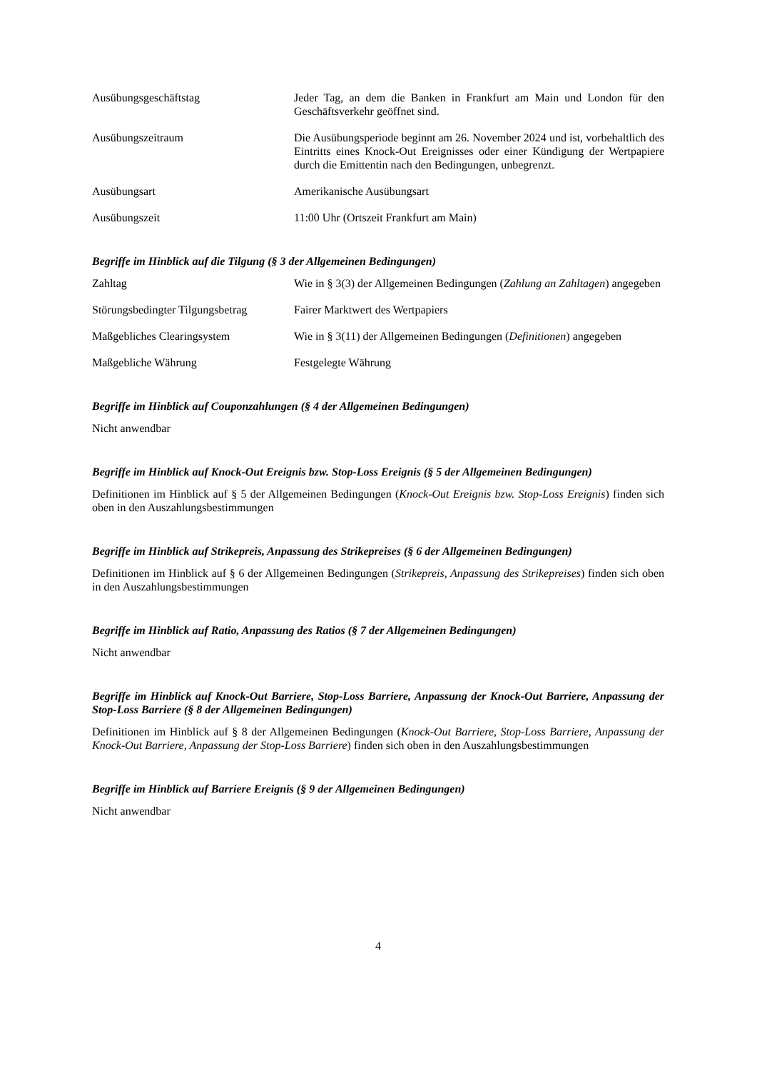Ausübungsgeschäftstag Jeder Tag, an dem die Banken in Frankfurt am Main und London für den Geschäftsverkehr geöffnet sind.
Ausübungszeitraum Die Ausübungsperiode beginnt am 26. November 2024 und ist, vorbehaltlich des Eintritts eines Knock-Out Ereignisses oder einer Kündigung der Wertpapiere durch die Emittentin nach den Bedingungen, unbegrenzt.
Ausübungsart Amerikanische Ausübungsart
Ausübungszeit 11:00 Uhr (Ortszeit Frankfurt am Main)
Begriffe im Hinblick auf die Tilgung (§ 3 der Allgemeinen Bedingungen)
Zahltag Wie in § 3(3) der Allgemeinen Bedingungen (Zahlung an Zahltagen) angegeben
Störungsbedingter Tilgungsbetrag
Fairer Marktwert des Wertpapiers
Maßgebliches Clearingsystem Wie in § 3(11) der Allgemeinen Bedingungen (Definitionen) angegeben
Maßgebliche Währung Festgelegte Währung
Begriffe im Hinblick auf Couponzahlungen (§ 4 der Allgemeinen Bedingungen)
Nicht anwendbar
Begriffe im Hinblick auf Knock-Out Ereignis bzw. Stop-Loss Ereignis (§ 5 der Allgemeinen Bedingungen)
Definitionen im Hinblick auf § 5 der Allgemeinen Bedingungen (Knock-Out Ereignis bzw. Stop-Loss Ereignis) finden sich oben in den Auszahlungsbestimmungen
Begriffe im Hinblick auf Strikepreis, Anpassung des Strikepreises (§ 6 der Allgemeinen Bedingungen)
Definitionen im Hinblick auf § 6 der Allgemeinen Bedingungen (Strikepreis, Anpassung des Strikepreises) finden sich oben in den Auszahlungsbestimmungen
Begriffe im Hinblick auf Ratio, Anpassung des Ratios (§ 7 der Allgemeinen Bedingungen)
Nicht anwendbar
Begriffe im Hinblick auf Knock-Out Barriere, Stop-Loss Barriere, Anpassung der Knock-Out Barriere, Anpassung der Stop-Loss Barriere (§ 8 der Allgemeinen Bedingungen)
Definitionen im Hinblick auf § 8 der Allgemeinen Bedingungen (Knock-Out Barriere, Stop-Loss Barriere, Anpassung der Knock-Out Barriere, Anpassung der Stop-Loss Barriere) finden sich oben in den Auszahlungsbestimmungen
Begriffe im Hinblick auf Barriere Ereignis (§ 9 der Allgemeinen Bedingungen)
Nicht anwendbar
4